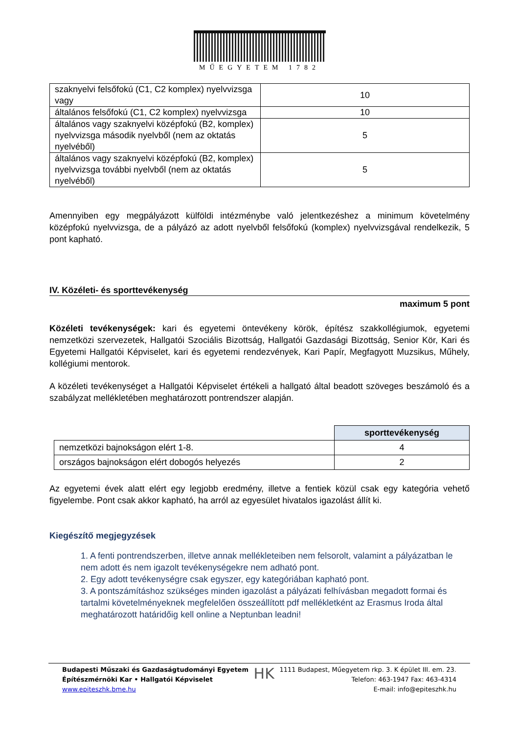MŰEGYETEM 1782
| szaknyelvi felsőfokú (C1, C2 komplex) nyelvvizsga vagy | 10 |
| általános felsőfokú (C1, C2 komplex) nyelvvizsga | 10 |
| általános vagy szaknyelvi középfokú (B2, komplex) nyelvvizsga második nyelvből (nem az oktatás nyelvéből) | 5 |
| általános vagy szaknyelvi középfokú (B2, komplex) nyelvvizsga további nyelvből (nem az oktatás nyelvéből) | 5 |
Amennyiben egy megpályázott külföldi intézménybe való jelentkezéshez a minimum követelmény középfokú nyelvvizsga, de a pályázó az adott nyelvből felsőfokú (komplex) nyelvvizsgával rendelkezik, 5 pont kapható.
IV. Közéleti- és sporttevékenység
maximum 5 pont
Közéleti tevékenységek: kari és egyetemi öntevékeny körök, építész szakkollégiumok, egyetemi nemzetközi szervezetek, Hallgatói Szociális Bizottság, Hallgatói Gazdasági Bizottság, Senior Kör, Kari és Egyetemi Hallgatói Képviselet, kari és egyetemi rendezvények, Kari Papír, Megfagyott Muzsikus, Műhely, kollégiumi mentorok.
A közéleti tevékenységet a Hallgatói Képviselet értékeli a hallgató által beadott szöveges beszámoló és a szabályzat mellékletében meghatározott pontrendszer alapján.
| | sporttevékenység |
| nemzetközi bajnokságon elért 1-8. | 4 |
| országos bajnokságon elért dobogós helyezés | 2 |
Az egyetemi évek alatt elért egy legjobb eredmény, illetve a fentiek közül csak egy kategória vehető figyelembe. Pont csak akkor kapható, ha arról az egyesület hivatalos igazolást állít ki.
Kiegészítő megjegyzések
1. A fenti pontrendszerben, illetve annak mellékleteiben nem felsorolt, valamint a pályázatban le nem adott és nem igazolt tevékenységekre nem adható pont.
2. Egy adott tevékenységre csak egyszer, egy kategóriában kapható pont.
3. A pontszámításhoz szükséges minden igazolást a pályázati felhívásban megadott formai és tartalmi követelményeknek megfelelően összeállított pdf mellékletként az Erasmus Iroda által meghatározott határidőig kell online a Neptunban leadni!
Budapesti Műszaki és Gazdaságtudományi Egyetem
Építészmérnöki Kar • Hallgatói Képviselet
www.epiteszhk.bme.hu
HK
1111 Budapest, Műegyetem rkp. 3. K épület III. em. 23.
Telefon: 463-1947 Fax: 463-4314
E-mail: info@epiteszhk.hu